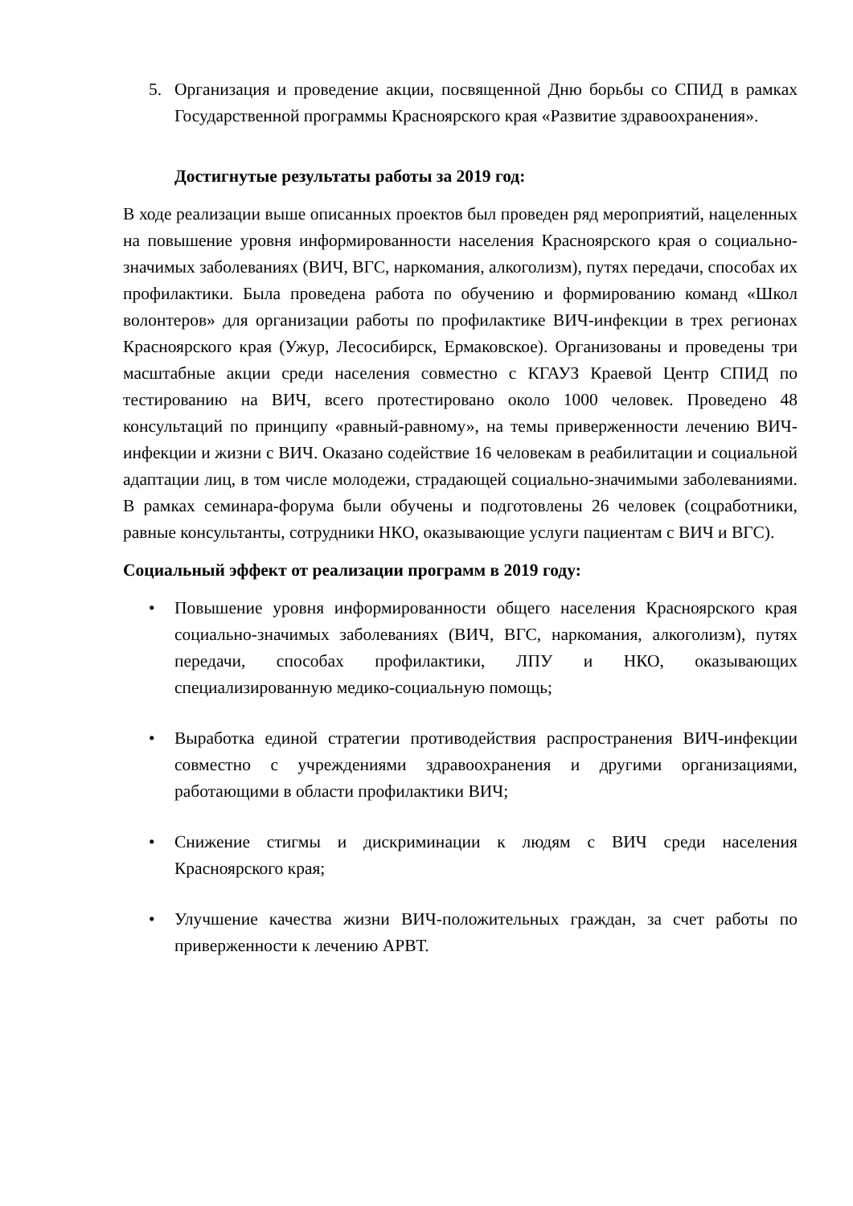5. Организация и проведение акции, посвященной Дню борьбы со СПИД в рамках Государственной программы Красноярского края «Развитие здравоохранения».
Достигнутые результаты работы за 2019 год:
В ходе реализации выше описанных проектов был проведен ряд мероприятий, нацеленных на повышение уровня информированности населения Красноярского края о социально-значимых заболеваниях (ВИЧ, ВГС, наркомания, алкоголизм), путях передачи, способах их профилактики. Была проведена работа по обучению и формированию команд «Школ волонтеров» для организации работы по профилактике ВИЧ-инфекции в трех регионах Красноярского края (Ужур, Лесосибирск, Ермаковское). Организованы и проведены три масштабные акции среди населения совместно с КГАУЗ Краевой Центр СПИД по тестированию на ВИЧ, всего протестировано около 1000 человек. Проведено 48 консультаций по принципу «равный-равному», на темы приверженности лечению ВИЧ-инфекции и жизни с ВИЧ. Оказано содействие 16 человекам в реабилитации и социальной адаптации лиц, в том числе молодежи, страдающей социально-значимыми заболеваниями. В рамках семинара-форума были обучены и подготовлены 26 человек (соцработники, равные консультанты, сотрудники НКО, оказывающие услуги пациентам с ВИЧ и ВГС).
Социальный эффект от реализации программ в 2019 году:
• Повышение уровня информированности общего населения Красноярского края социально-значимых заболеваниях (ВИЧ, ВГС, наркомания, алкоголизм), путях передачи, способах профилактики, ЛПУ и НКО, оказывающих специализированную медико-социальную помощь;
• Выработка единой стратегии противодействия распространения ВИЧ-инфекции совместно с учреждениями здравоохранения и другими организациями, работающими в области профилактики ВИЧ;
• Снижение стигмы и дискриминации к людям с ВИЧ среди населения Красноярского края;
• Улучшение качества жизни ВИЧ-положительных граждан, за счет работы по приверженности к лечению АРВТ.